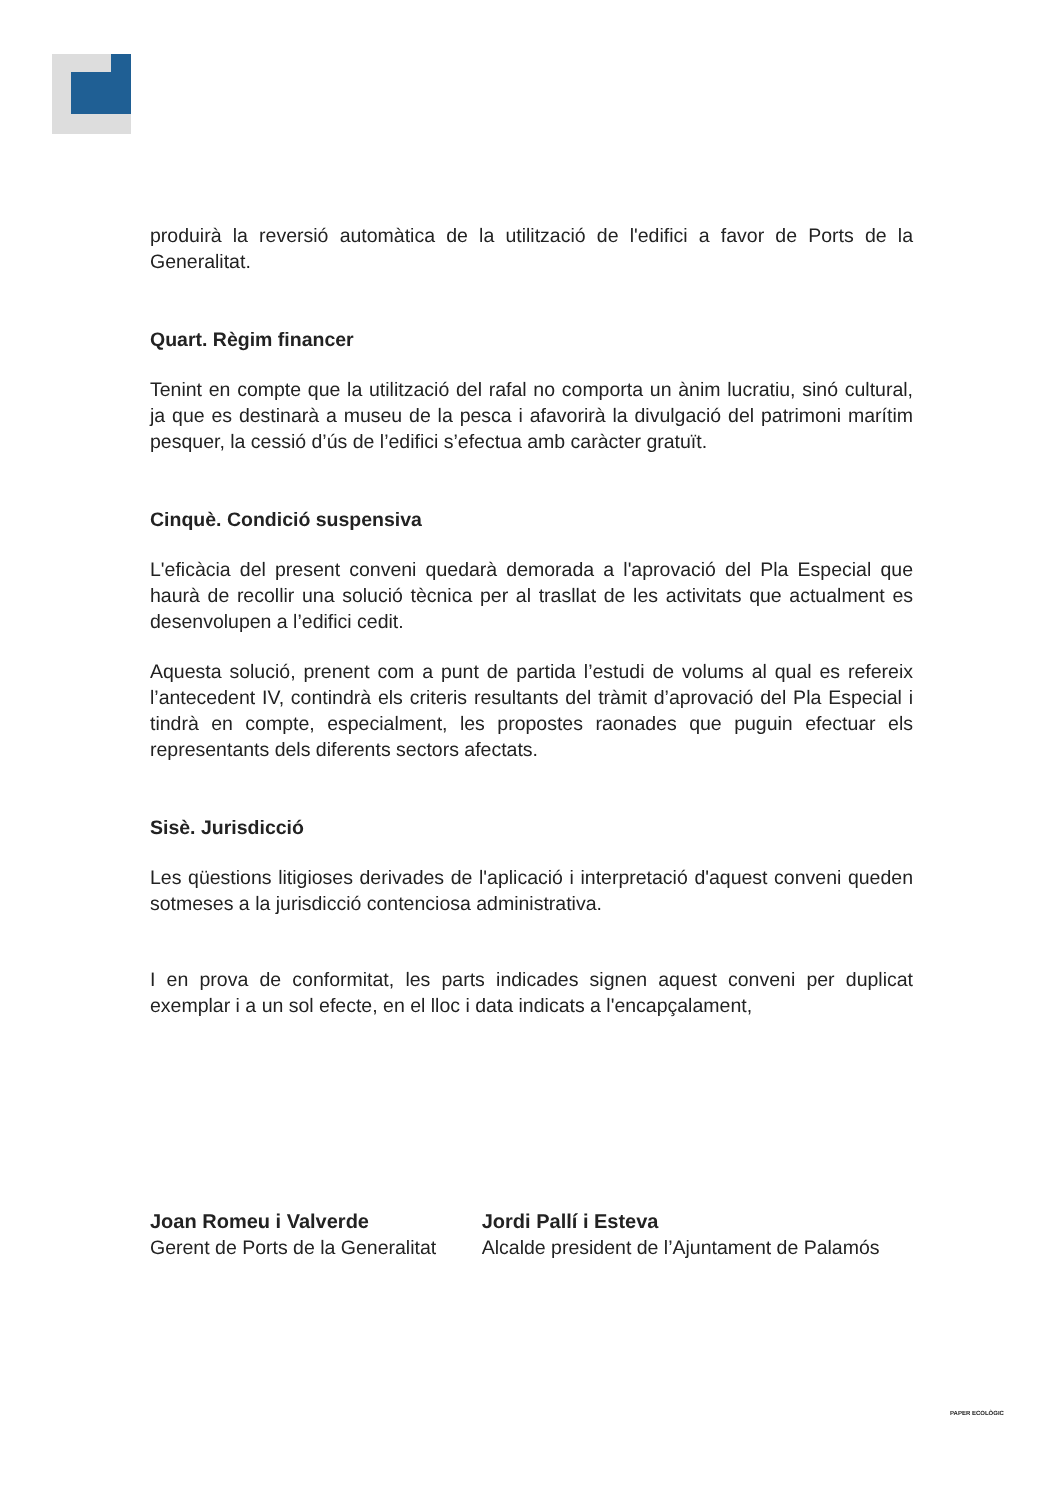produirà la reversió automàtica de la utilització de l'edifici a favor de Ports de la Generalitat.
Quart. Règim financer
Tenint en compte que la utilització del rafal no comporta un ànim lucratiu, sinó cultural, ja que es destinarà a museu de la pesca i afavorirà la divulgació del patrimoni marítim pesquer, la cessió d’ús de l’edifici s’efectua amb caràcter gratuït.
Cinquè. Condició suspensiva
L'eficàcia del present conveni quedarà demorada a l'aprovació del Pla Especial que haurà de recollir una solució tècnica per al trasllat de les activitats que actualment es desenvolupen a l’edifici cedit.
Aquesta solució, prenent com a punt de partida l’estudi de volums al qual es refereix l’antecedent IV, contindrà els criteris resultants del tràmit d’aprovació del Pla Especial i tindrà en compte, especialment, les propostes raonades que puguin efectuar els representants dels diferents sectors afectats.
Sisè. Jurisdicció
Les qüestions litigioses derivades de l'aplicació i interpretació d'aquest conveni queden sotmeses a la jurisdicció contenciosa administrativa.
I en prova de conformitat, les parts indicades signen aquest conveni per duplicat exemplar i a un sol efecte, en el lloc i data indicats a l'encapçalament,
Joan Romeu i Valverde
Gerent de Ports de la Generalitat
Jordi Pallí i Esteva
Alcalde president de l’Ajuntament de Palamós
PAPER ECOLÒGIC